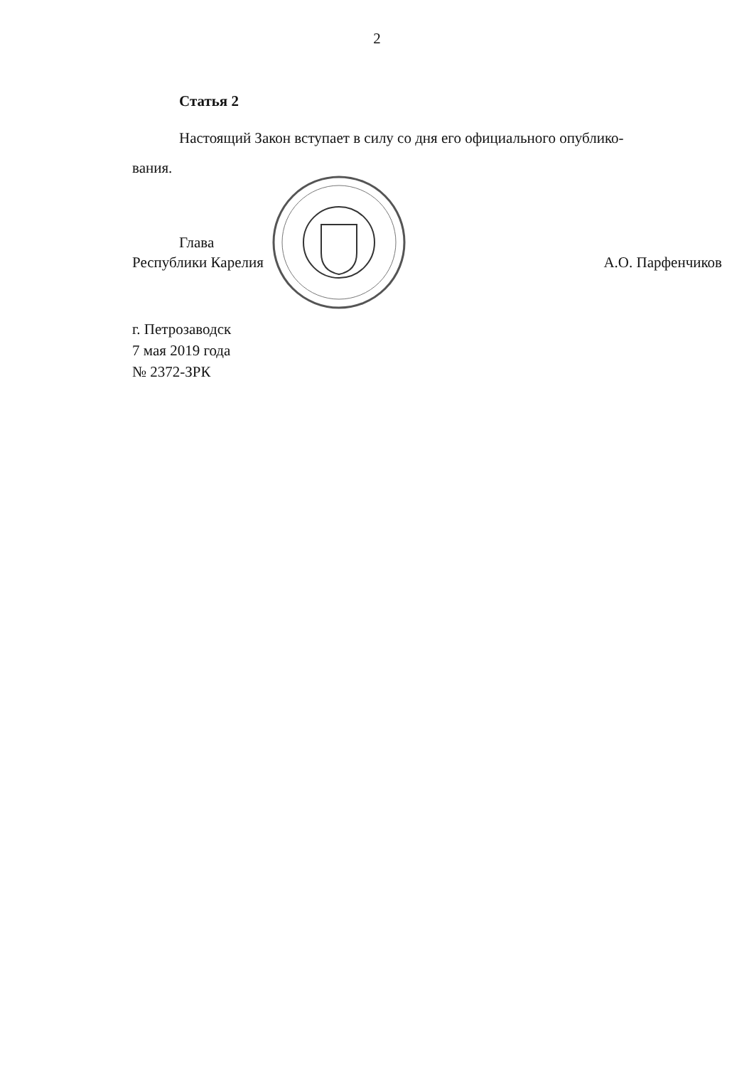2
Статья 2
Настоящий Закон вступает в силу со дня его официального опублико-
вания.
Глава
Республики Карелия
А.О. Парфенчиков
г. Петрозаводск
7 мая 2019 года
№ 2372-ЗРК